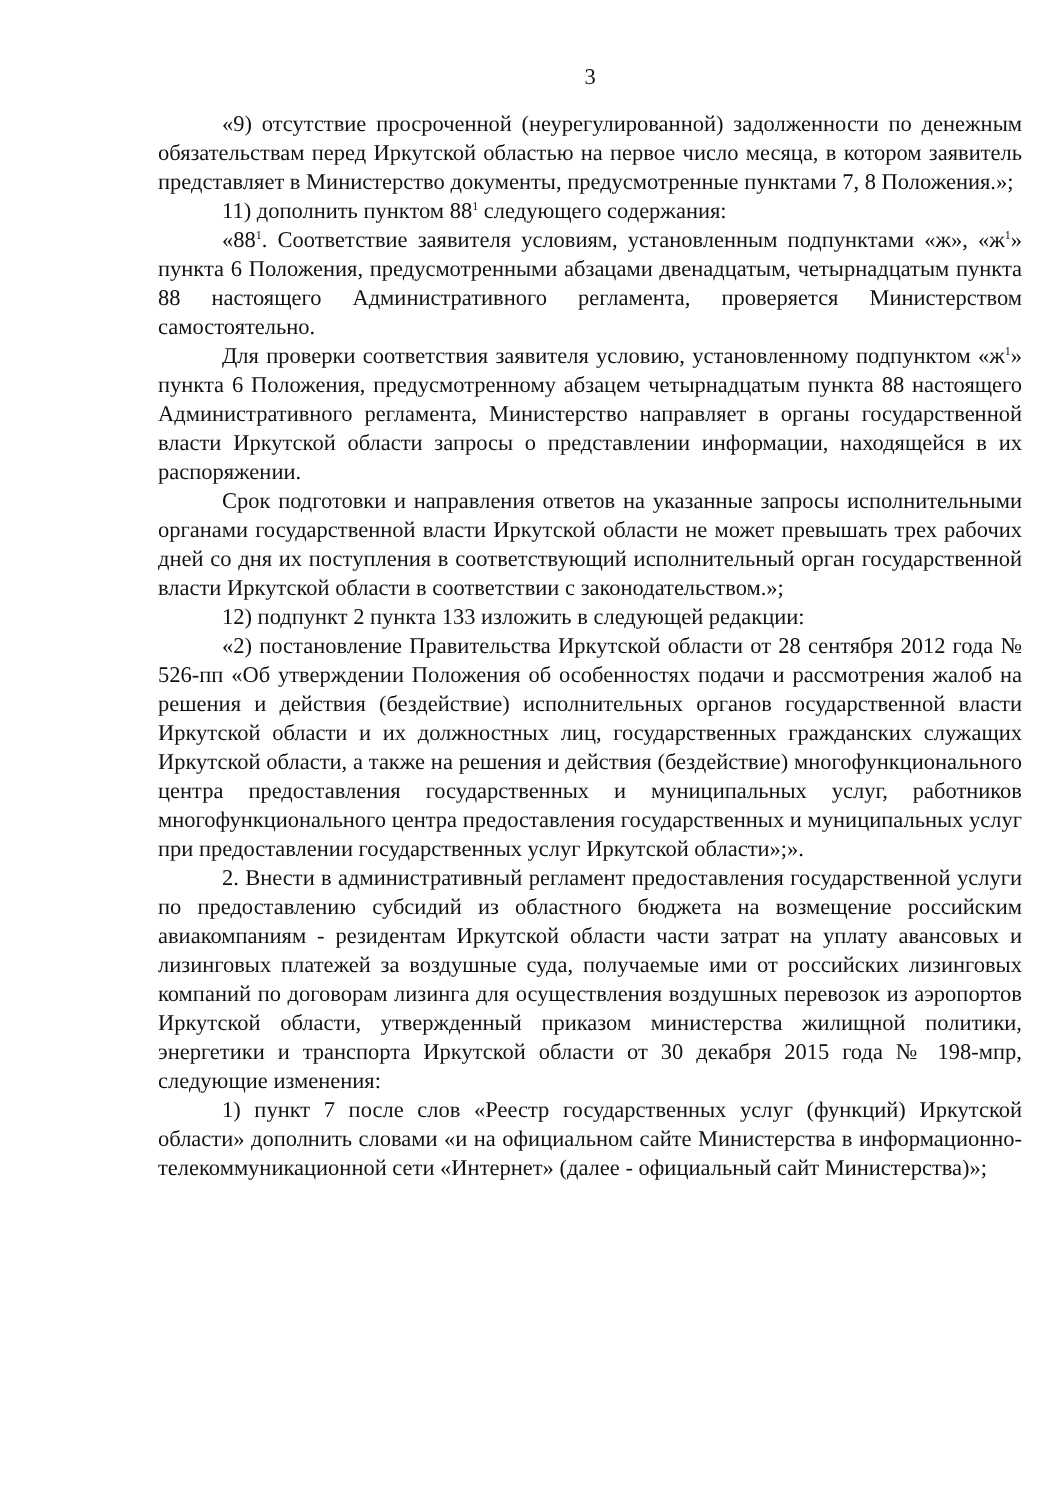3
«9) отсутствие просроченной (неурегулированной) задолженности по денежным обязательствам перед Иркутской областью на первое число месяца, в котором заявитель представляет в Министерство документы, предусмотренные пунктами 7, 8 Положения.»;
11) дополнить пунктом 88<sup>1</sup> следующего содержания:
«88<sup>1</sup>. Соответствие заявителя условиям, установленным подпунктами «ж», «ж<sup>1</sup>» пункта 6 Положения, предусмотренными абзацами двенадцатым, четырнадцатым пункта 88 настоящего Административного регламента, проверяется Министерством самостоятельно.
Для проверки соответствия заявителя условию, установленному подпунктом «ж<sup>1</sup>» пункта 6 Положения, предусмотренному абзацем четырнадцатым пункта 88 настоящего Административного регламента, Министерство направляет в органы государственной власти Иркутской области запросы о представлении информации, находящейся в их распоряжении.
Срок подготовки и направления ответов на указанные запросы исполнительными органами государственной власти Иркутской области не может превышать трех рабочих дней со дня их поступления в соответствующий исполнительный орган государственной власти Иркутской области в соответствии с законодательством.»;
12) подпункт 2 пункта 133 изложить в следующей редакции:
«2) постановление Правительства Иркутской области от 28 сентября 2012 года № 526-пп «Об утверждении Положения об особенностях подачи и рассмотрения жалоб на решения и действия (бездействие) исполнительных органов государственной власти Иркутской области и их должностных лиц, государственных гражданских служащих Иркутской области, а также на решения и действия (бездействие) многофункционального центра предоставления государственных и муниципальных услуг, работников многофункционального центра предоставления государственных и муниципальных услуг при предоставлении государственных услуг Иркутской области»;».
2. Внести в административный регламент предоставления государственной услуги по предоставлению субсидий из областного бюджета на возмещение российским авиакомпаниям - резидентам Иркутской области части затрат на уплату авансовых и лизинговых платежей за воздушные суда, получаемые ими от российских лизинговых компаний по договорам лизинга для осуществления воздушных перевозок из аэропортов Иркутской области, утвержденный приказом министерства жилищной политики, энергетики и транспорта Иркутской области от 30 декабря 2015 года № 198-мпр, следующие изменения:
1) пункт 7 после слов «Реестр государственных услуг (функций) Иркутской области» дополнить словами «и на официальном сайте Министерства в информационно-телекоммуникационной сети «Интернет» (далее - официальный сайт Министерства)»;